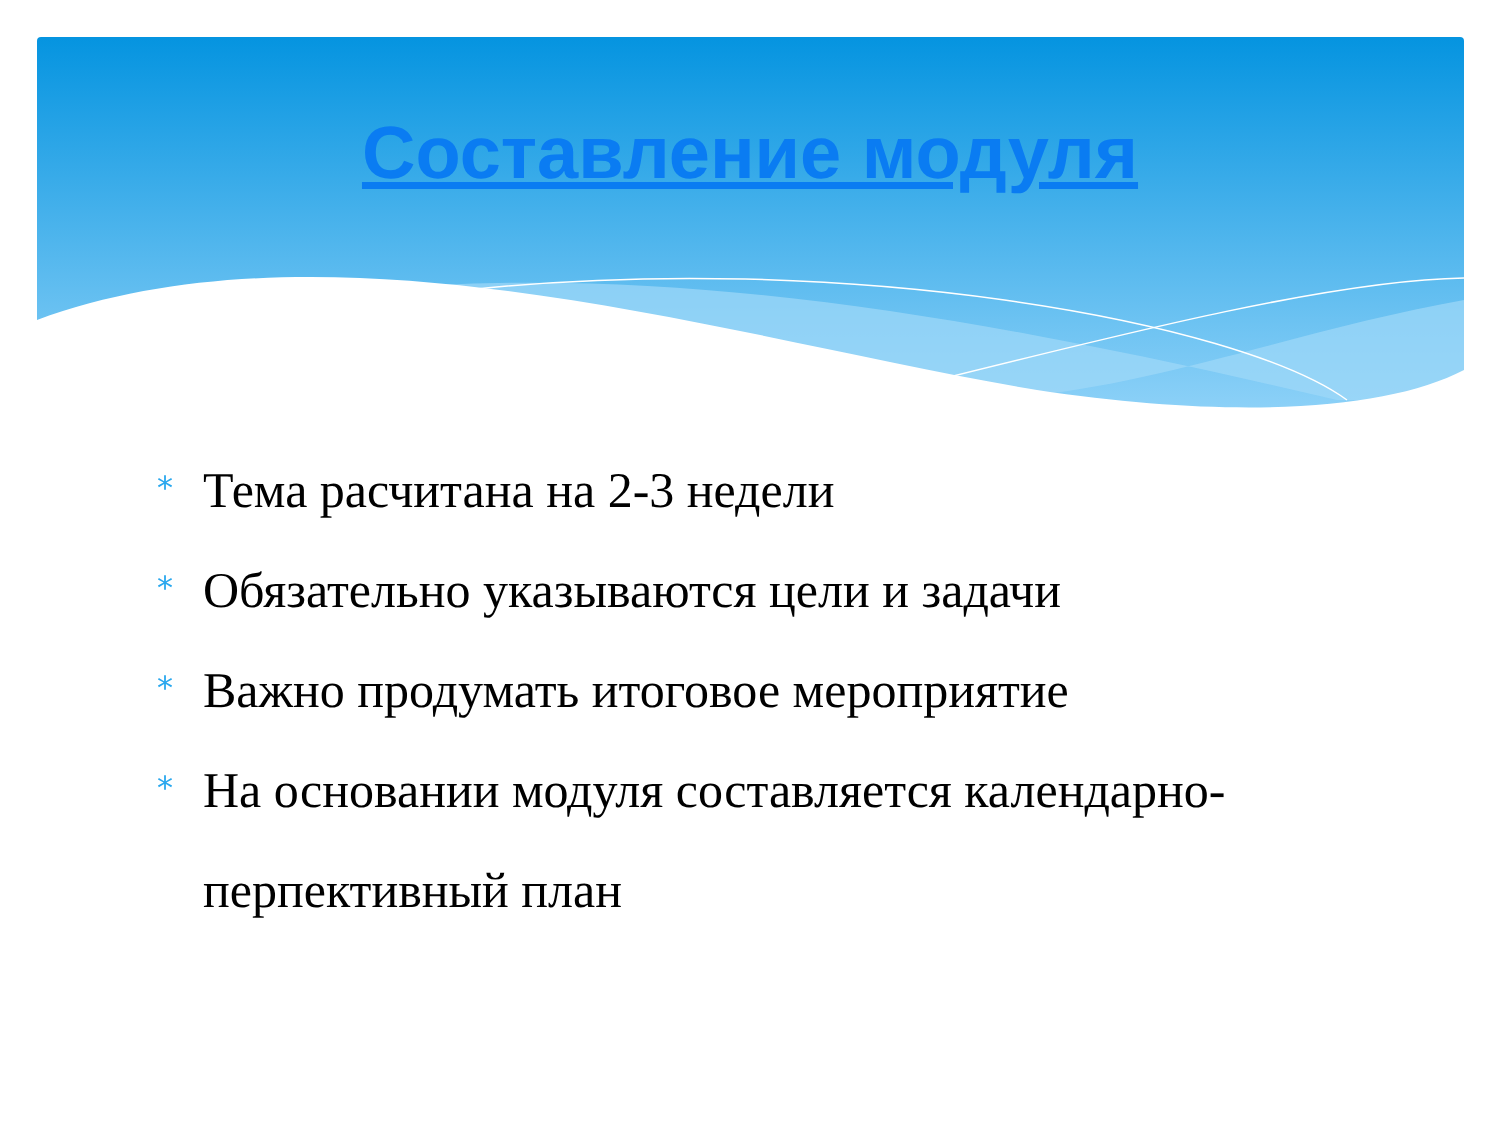Составление модуля
* Тема расчитана на 2-3 недели
* Обязательно указываются цели и задачи
* Важно продумать итоговое мероприятие
* На основании модуля составляется календарно-перпективный план